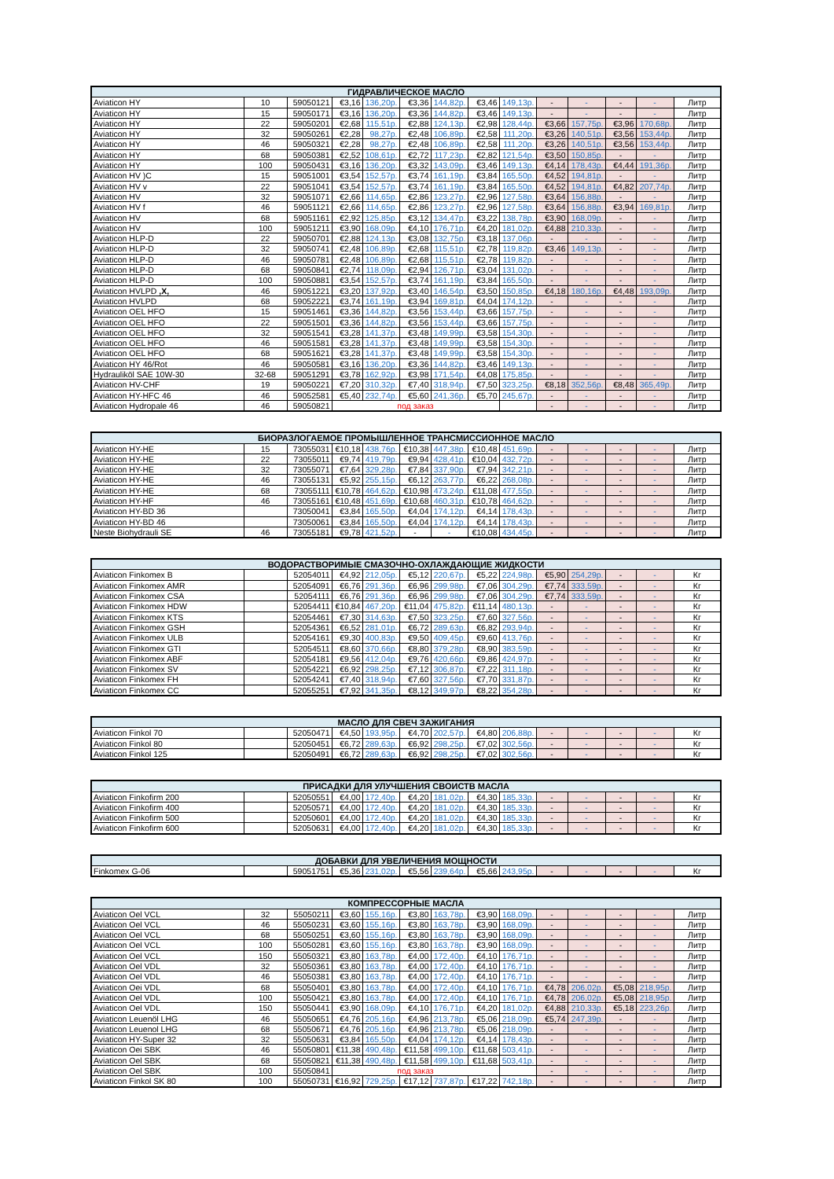| ГИДРАВЛИЧЕСКОЕ МАСЛО | | | | | | | | | | | | | |
| --- | --- | --- | --- | --- | --- | --- | --- | --- | --- | --- | --- | --- | --- |
| Aviaticon HY | 10 | 59050121 | €3,16 | 136,20р. | €3,36 | 144,82р. | €3,46 | 149,13р. | - | - | - | - | Литр |
| Aviaticon HY | 15 | 59050171 | €3,16 | 136,20р. | €3,36 | 144,82р. | €3,46 | 149,13р. | - | - | - | - | Литр |
| Aviaticon HY | 22 | 59050201 | €2,68 | 115,51р. | €2,88 | 124,13р. | €2,98 | 128,44р. | €3,66 | 157,75р. | €3,96 | 170,68р. | Литр |
| Aviaticon HY | 32 | 59050261 | €2,28 | 98,27р. | €2,48 | 106,89р. | €2,58 | 111,20р. | €3,26 | 140,51р. | €3,56 | 153,44р. | Литр |
| Aviaticon HY | 46 | 59050321 | €2,28 | 98,27р. | €2,48 | 106,89р. | €2,58 | 111,20р. | €3,26 | 140,51р. | €3,56 | 153,44р. | Литр |
| Aviaticon HY | 68 | 59050381 | €2,52 | 108,61р. | €2,72 | 117,23р. | €2,82 | 121,54р. | €3,50 | 150,85р. | - | - | Литр |
| Aviaticon HY | 100 | 59050431 | €3,16 | 136,20р. | €3,32 | 143,09р. | €3,46 | 149,13р. | €4,14 | 178,43р. | €4,44 | 191,36р. | Литр |
| Aviaticon HV )C | 15 | 59051001 | €3,54 | 152,57р. | €3,74 | 161,19р. | €3,84 | 165,50р. | €4,52 | 194,81р. | - | - | Литр |
| Aviaticon HV v | 22 | 59051041 | €3,54 | 152,57р. | €3,74 | 161,19р. | €3,84 | 165,50р. | €4,52 | 194,81р. | €4,82 | 207,74р. | Литр |
| Aviaticon HV | 32 | 59051071 | €2,66 | 114,65р. | €2,86 | 123,27р. | €2,96 | 127,58р. | €3,64 | 156,88р. | - | - | Литр |
| Aviaticon HV f | 46 | 59051121 | €2,66 | 114,65р. | €2,86 | 123,27р. | €2,96 | 127,58р. | €3,64 | 156,88р. | €3,94 | 169,81р. | Литр |
| Aviaticon HV | 68 | 59051161 | €2,92 | 125,85р. | €3,12 | 134,47р. | €3,22 | 138,78р. | €3,90 | 168,09р. | - | - | Литр |
| Aviaticon HV | 100 | 59051211 | €3,90 | 168,09р. | €4,10 | 176,71р. | €4,20 | 181,02р. | €4,88 | 210,33р. | - | - | Литр |
| Aviaticon HLP-D | 22 | 59050701 | €2,88 | 124,13р. | €3,08 | 132,75р. | €3,18 | 137,06р. | - | - | - | - | Литр |
| Aviaticon HLP-D | 32 | 59050741 | €2,48 | 106,89р. | €2,68 | 115,51р. | €2,78 | 119,82р. | €3,46 | 149,13р. | - | - | Литр |
| Aviaticon HLP-D | 46 | 59050781 | €2,48 | 106,89р. | €2,68 | 115,51р. | €2,78 | 119,82р. | - | - | - | - | Литр |
| Aviaticon HLP-D | 68 | 59050841 | €2,74 | 118,09р. | €2,94 | 126,71р. | €3,04 | 131,02р. | - | - | - | - | Литр |
| Aviaticon HLP-D | 100 | 59050881 | €3,54 | 152,57р. | €3,74 | 161,19р. | €3,84 | 165,50р. | - | - | - | - | Литр |
| Aviaticon HVLPD ,X, | 46 | 59051221 | €3,20 | 137,92р. | €3,40 | 146,54р. | €3,50 | 150,85р. | €4,18 | 180,16р. | €4,48 | 193,09р. | Литр |
| Aviaticon HVLPD | 68 | 59052221 | €3,74 | 161,19р. | €3,94 | 169,81р. | €4,04 | 174,12р. | - | - | - | - | Литр |
| Aviaticon OEL HFO | 15 | 59051461 | €3,36 | 144,82р. | €3,56 | 153,44р. | €3,66 | 157,75р. | - | - | - | - | Литр |
| Aviaticon OEL HFO | 22 | 59051501 | €3,36 | 144,82р. | €3,56 | 153,44р. | €3,66 | 157,75р. | - | - | - | - | Литр |
| Aviaticon OEL HFO | 32 | 59051541 | €3,28 | 141,37р. | €3,48 | 149,99р. | €3,58 | 154,30р. | - | - | - | - | Литр |
| Aviaticon OEL HFO | 46 | 59051581 | €3,28 | 141,37р. | €3,48 | 149,99р. | €3,58 | 154,30р. | - | - | - | - | Литр |
| Aviaticon OEL HFO | 68 | 59051621 | €3,28 | 141,37р. | €3,48 | 149,99р. | €3,58 | 154,30р. | - | - | - | - | Литр |
| Aviaticon HY 46/Rot | 46 | 59050581 | €3,16 | 136,20р. | €3,36 | 144,82р. | €3,46 | 149,13р. | - | - | - | - | Литр |
| Hydraulikӧl SAE 10W-30 | 32-68 | 59051291 | €3,78 | 162,92р. | €3,98 | 171,54р. | €4,08 | 175,85р. | - | - | - | - | Литр |
| Aviaticon HV-CHF | 19 | 59050221 | €7,20 | 310,32р. | €7,40 | 318,94р. | €7,50 | 323,25р. | €8,18 | 352,56р. | €8,48 | 365,49р. | Литр |
| Aviaticon HY-HFC 46 | 46 | 59052581 | €5,40 | 232,74р. | €5,60 | 241,36р. | €5,70 | 245,67р. | - | - | - | - | Литр |
| Aviaticon Hydropale 46 | 46 | 59050821 | под заказ | | | | | | - | - | - | - | Литр |
| БИОРАЗЛОГАЕМОЕ ПРОМЫШЛЕННОЕ ТРАНСМИССИОННОЕ МАСЛО | | | | | | | | | | | | | |
| --- | --- | --- | --- | --- | --- | --- | --- | --- | --- | --- | --- | --- | --- |
| Aviaticon HY-HE | 15 | 73055031 | €10,18 | 438,76р. | €10,38 | 447,38р. | €10,48 | 451,69р. | - | - | - | - | Литр |
| Aviaticon HY-HE | 22 | 73055011 | €9,74 | 419,79р. | €9,94 | 428,41р. | €10,04 | 432,72р. | - | - | - | - | Литр |
| Aviaticon HY-HE | 32 | 73055071 | €7,64 | 329,28р. | €7,84 | 337,90р. | €7,94 | 342,21р. | - | - | - | - | Литр |
| Aviaticon HY-HE | 46 | 73055131 | €5,92 | 255,15р. | €6,12 | 263,77р. | €6,22 | 268,08р. | - | - | - | - | Литр |
| Aviaticon HY-HE | 68 | 73055111 | €10,78 | 464,62р. | €10,98 | 473,24р. | €11,08 | 477,55р. | - | - | - | - | Литр |
| Aviaticon HY-HF | 46 | 73055161 | €10,48 | 451,69р. | €10,68 | 460,31р. | €10,78 | 464,62р. | - | - | - | - | Литр |
| Aviaticon HY-BD 36 | | 73050041 | €3,84 | 165,50р. | €4,04 | 174,12р. | €4,14 | 178,43р. | - | - | - | - | Литр |
| Aviaticon HY-BD 46 | | 73050061 | €3,84 | 165,50р. | €4,04 | 174,12р. | €4,14 | 178,43р. | - | - | - | - | Литр |
| Neste Biohydrauli SE | 46 | 73055181 | €9,78 | 421,52р. | - | - | €10,08 | 434,45р. | - | - | - | - | Литр |
| ВОДОРАСТВОРИМЫЕ СМАЗОЧНО-ОХЛАЖДАЮЩИЕ ЖИДКОСТИ | | | | | | | | | | | | | |
| --- | --- | --- | --- | --- | --- | --- | --- | --- | --- | --- | --- | --- | --- |
| Aviaticon Finkomex B | | 52054011 | €4,92 | 212,05р. | €5,12 | 220,67р. | €5,22 | 224,98р. | €5,90 | 254,29р. | - | - | Кг |
| Aviaticon Finkomex AMR | | 52054091 | €6,76 | 291,36р. | €6,96 | 299,98р. | €7,06 | 304,29р. | €7,74 | 333,59р. | - | - | Кг |
| Aviaticon Finkomex CSA | | 52054111 | €6,76 | 291,36р. | €6,96 | 299,98р. | €7,06 | 304,29р. | €7,74 | 333,59р. | - | - | Кг |
| Aviaticon Finkomex HDW | | 52054411 | €10,84 | 467,20р. | €11,04 | 475,82р. | €11,14 | 480,13р. | - | - | - | - | Кг |
| Aviaticon Finkomex KTS | | 52054461 | €7,30 | 314,63р. | €7,50 | 323,25р. | €7,60 | 327,56р. | - | - | - | - | Кг |
| Aviaticon Finkomex GSH | | 52054361 | €6,52 | 281,01р. | €6,72 | 289,63р. | €6,82 | 293,94р. | - | - | - | - | Кг |
| Aviaticon Finkomex ULB | | 52054161 | €9,30 | 400,83р. | €9,50 | 409,45р. | €9,60 | 413,76р. | - | - | - | - | Кг |
| Aviaticon Finkomex GTI | | 52054511 | €8,60 | 370,66р. | €8,80 | 379,28р. | €8,90 | 383,59р. | - | - | - | - | Кг |
| Aviaticon Finkomex ABF | | 52054181 | €9,56 | 412,04р. | €9,76 | 420,66р. | €9,86 | 424,97р. | - | - | - | - | Кг |
| Aviaticon Finkomex SV | | 52054221 | €6,92 | 298,25р. | €7,12 | 306,87р. | €7,22 | 311,18р. | - | - | - | - | Кг |
| Aviaticon Finkomex FH | | 52054241 | €7,40 | 318,94р. | €7,60 | 327,56р. | €7,70 | 331,87р. | - | - | - | - | Кг |
| Aviaticon Finkomex CC | | 52055251 | €7,92 | 341,35р. | €8,12 | 349,97р. | €8,22 | 354,28р. | - | - | - | - | Кг |
| МАСЛО ДЛЯ СВЕЧ ЗАЖИГАНИЯ | | | | | | | | | | | | | |
| --- | --- | --- | --- | --- | --- | --- | --- | --- | --- | --- | --- | --- | --- |
| Aviaticon Finkol 70 | | 52050471 | €4,50 | 193,95р. | €4,70 | 202,57р. | €4,80 | 206,88р. | - | - | - | - | Кг |
| Aviaticon Finkol 80 | | 52050451 | €6,72 | 289,63р. | €6,92 | 298,25р. | €7,02 | 302,56р. | - | - | - | - | Кг |
| Aviaticon Finkol 125 | | 52050491 | €6,72 | 289,63р. | €6,92 | 298,25р. | €7,02 | 302,56р. | - | - | - | - | Кг |
| ПРИСАДКИ ДЛЯ УЛУЧШЕНИЯ СВОИСТВ МАСЛА | | | | | | | | | | | | | |
| --- | --- | --- | --- | --- | --- | --- | --- | --- | --- | --- | --- | --- | --- |
| Aviaticon Finkofirm 200 | | 52050551 | €4,00 | 172,40р. | €4,20 | 181,02р. | €4,30 | 185,33р. | - | - | - | - | Кг |
| Aviaticon Finkofirm 400 | | 52050571 | €4,00 | 172,40р. | €4,20 | 181,02р. | €4,30 | 185,33р. | - | - | - | - | Кг |
| Aviaticon Finkofirm 500 | | 52050601 | €4,00 | 172,40р. | €4,20 | 181,02р. | €4,30 | 185,33р. | - | - | - | - | Кг |
| Aviaticon Finkofirm 600 | | 52050631 | €4,00 | 172,40р. | €4,20 | 181,02р. | €4,30 | 185,33р. | - | - | - | - | Кг |
| ДОБАВКИ ДЛЯ УВЕЛИЧЕНИЯ МОЩНОСТИ | | | | | | | | | | | | | |
| --- | --- | --- | --- | --- | --- | --- | --- | --- | --- | --- | --- | --- | --- |
| Finkomex G-06 | | 59051751 | €5,36 | 231,02р. | €5,56 | 239,64р. | €5,66 | 243,95р. | - | - | - | - | Кг |
| КОМПРЕССОРНЫЕ МАСЛА | | | | | | | | | | | | | |
| --- | --- | --- | --- | --- | --- | --- | --- | --- | --- | --- | --- | --- | --- |
| Aviaticon Oel VCL | 32 | 55050211 | €3,60 | 155,16р. | €3,80 | 163,78р. | €3,90 | 168,09р. | - | - | - | - | Литр |
| Aviaticon Oel VCL | 46 | 55050231 | €3,60 | 155,16р. | €3,80 | 163,78р. | €3,90 | 168,09р. | - | - | - | - | Литр |
| Aviaticon Oel VCL | 68 | 55050251 | €3,60 | 155,16р. | €3,80 | 163,78р. | €3,90 | 168,09р. | - | - | - | - | Литр |
| Aviaticon Oel VCL | 100 | 55050281 | €3,60 | 155,16р. | €3,80 | 163,78р. | €3,90 | 168,09р. | - | - | - | - | Литр |
| Aviaticon Oel VCL | 150 | 55050321 | €3,80 | 163,78р. | €4,00 | 172,40р. | €4,10 | 176,71р. | - | - | - | - | Литр |
| Aviaticon Oel VDL | 32 | 55050361 | €3,80 | 163,78р. | €4,00 | 172,40р. | €4,10 | 176,71р. | - | - | - | - | Литр |
| Aviaticon Oel VDL | 46 | 55050381 | €3,80 | 163,78р. | €4,00 | 172,40р. | €4,10 | 176,71р. | - | - | - | - | Литр |
| Aviaticon Oei VDL | 68 | 55050401 | €3,80 | 163,78р. | €4,00 | 172,40р. | €4,10 | 176,71р. | €4,78 | 206,02р. | €5,08 | 218,95р. | Литр |
| Aviaticon Oel VDL | 100 | 55050421 | €3,80 | 163,78р. | €4,00 | 172,40р. | €4,10 | 176,71р. | €4,78 | 206,02р. | €5,08 | 218,95р. | Литр |
| Aviaticon Oel VDL | 150 | 55050441 | €3,90 | 168,09р. | €4,10 | 176,71р. | €4,20 | 181,02р. | €4,88 | 210,33р. | €5,18 | 223,26р. | Литр |
| Aviaticon Leuenӧl LHG | 46 | 55050651 | €4,76 | 205,16р. | €4,96 | 213,78р. | €5,06 | 218,09р. | €5,74 | 247,39р. | - | - | Литр |
| Aviaticon Leuenol LHG | 68 | 55050671 | €4,76 | 205,16р. | €4,96 | 213,78р. | €5,06 | 218,09р. | - | - | - | - | Литр |
| Aviaticon HY-Super 32 | 32 | 55050631 | €3,84 | 165,50р. | €4,04 | 174,12р. | €4,14 | 178,43р. | - | - | - | - | Литр |
| Aviaticon Oei SBK | 46 | 55050801 | €11,38 | 490,48р. | €11,58 | 499,10р. | €11,68 | 503,41р. | - | - | - | - | Литр |
| Aviaticon Oel SBK | 68 | 55050821 | €11,38 | 490,48р. | €11,58 | 499,10р. | €11,68 | 503,41р. | - | - | - | - | Литр |
| Aviaticon Oel SBK | 100 | 55050841 | под заказ | | | | | | - | - | - | - | Литр |
| Aviaticon Finkol SK 80 | 100 | 55050731 | €16,92 | 729,25р. | €17,12 | 737,87р. | €17,22 | 742,18р. | - | - | - | - | Литр |